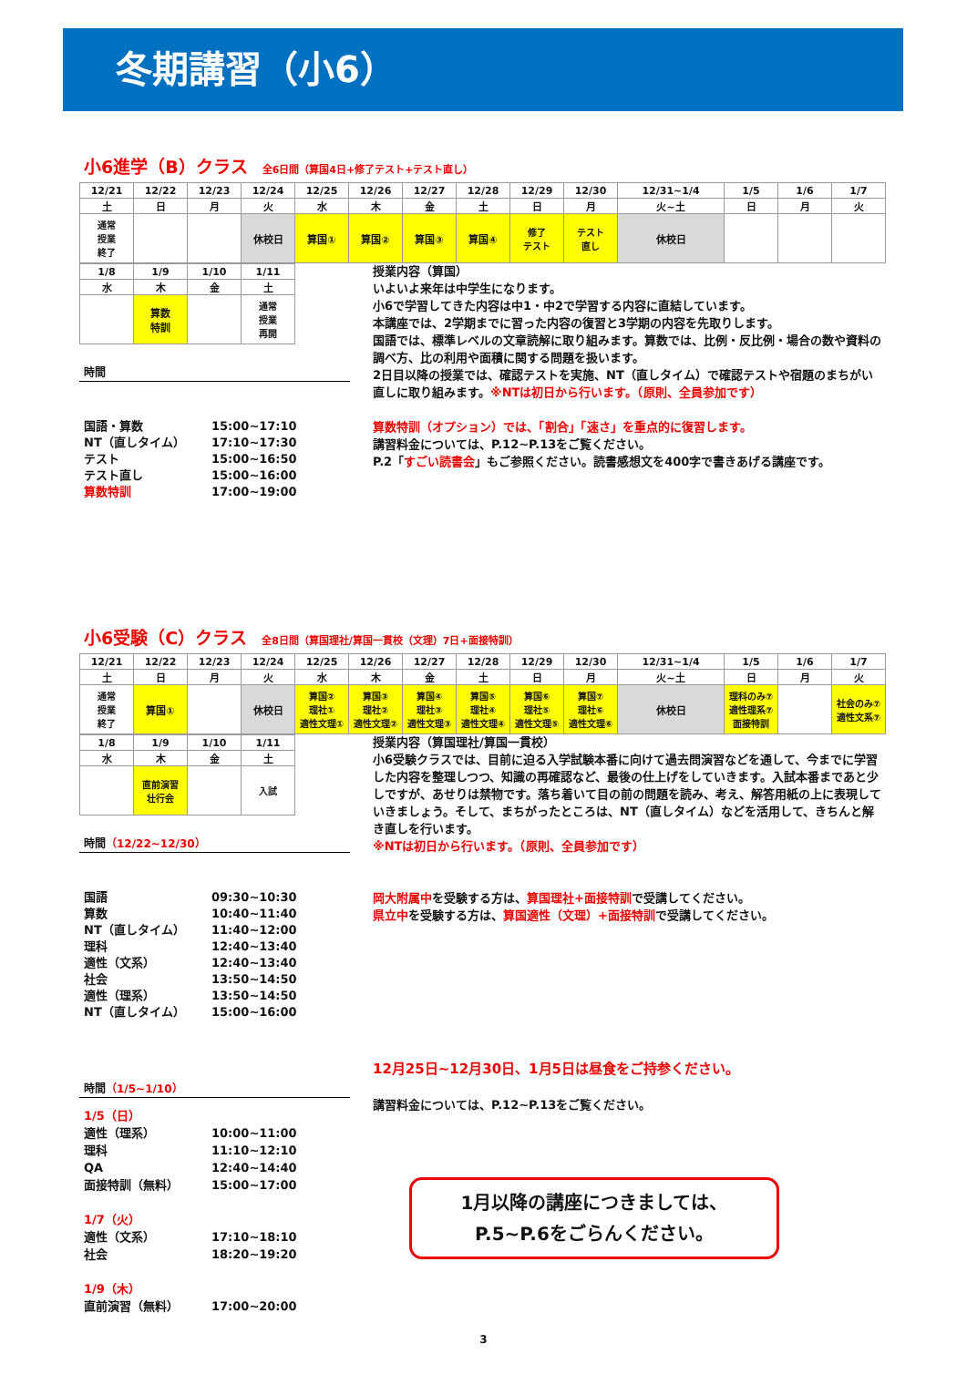冬期講習（小6）
小6進学（B）クラス 全6日間（算国4日+修了テスト+テスト直し）
| 12/21 | 12/22 | 12/23 | 12/24 | 12/25 | 12/26 | 12/27 | 12/28 | 12/29 | 12/30 | 12/31~1/4 | 1/5 | 1/6 | 1/7 |
| 土 | 日 | 月 | 火 | 水 | 木 | 金 | 土 | 日 | 月 | 火~土 | 日 | 月 | 火 |
| 通常 授業 終了 | | | 休校日 | 算国① | 算国② | 算国③ | 算国④ | 修了 テスト | テスト 直し | 休校日 | | | |
| 1/8 | 1/9 | 1/10 | 1/11 |
| 水 | 木 | 金 | 土 |
| | 算数 特訓 | | 通常 授業 再開 |
時間
国語・算数 15:00~17:10
NT（直しタイム） 17:10~17:30
テスト 15:00~16:50
テスト直し 15:00~16:00
算数特訓 17:00~19:00
授業内容（算国）
いよいよ来年は中学生になります。
小6で学習してきた内容は中1・中2で学習する内容に直結しています。
本講座では、2学期までに習った内容の復習と3学期の内容を先取りします。
国語では、標準レベルの文章読解に取り組みます。算数では、比例・反比例・場合の数や資料の調べ方、比の利用や面積に関する問題を扱います。
2日目以降の授業では、確認テストを実施、NT（直しタイム）で確認テストや宿題のまちがい直しに取り組みます。※NTは初日から行います。（原則、全員参加です）
算数特訓（オプション）では、「割合」「速さ」を重点的に復習します。
講習料金については、P.12~P.13をご覧ください。
P.2「すごい読書会」もご参照ください。読書感想文を400字で書きあげる講座です。
小6受験（C）クラス 全8日間（算国理社/算国一貫校（文理）7日+面接特訓）
| 12/21 | 12/22 | 12/23 | 12/24 | 12/25 | 12/26 | 12/27 | 12/28 | 12/29 | 12/30 | 12/31~1/4 | 1/5 | 1/6 | 1/7 |
| 土 | 日 | 月 | 火 | 水 | 木 | 金 | 土 | 日 | 月 | 火~土 | 日 | 月 | 火 |
| 通常 授業 終了 | 算国① | | 休校日 | 算国② 理社① 適性文理① | 算国③ 理社② 適性文理② | 算国④ 理社③ 適性文理③ | 算国⑤ 理社④ 適性文理④ | 算国⑥ 理社⑤ 適性文理⑤ | 算国⑦ 理社⑥ 適性文理⑥ | 休校日 | 理科のみ⑦ 適性理系⑦ 面接特訓 | | 社会のみ⑦ 適性文系⑦ |
| 1/8 | 1/9 | 1/10 | 1/11 |
| 水 | 木 | 金 | 土 |
| | 直前演習 壮行会 | | 入試 |
時間（12/22~12/30）
国語 09:30~10:30
算数 10:40~11:40
NT（直しタイム） 11:40~12:00
理科 12:40~13:40
適性（文系） 12:40~13:40
社会 13:50~14:50
適性（理系） 13:50~14:50
NT（直しタイム） 15:00~16:00
時間（1/5~1/10）
1/5（日）
適性（理系） 10:00~11:00
理科 11:10~12:10
QA 12:40~14:40
面接特訓（無料） 15:00~17:00
1/7（火）
適性（文系） 17:10~18:10
社会 18:20~19:20
1/9（木）
直前演習（無料） 17:00~20:00
授業内容（算国理社/算国一貫校）
小6受験クラスでは、目前に迫る入学試験本番に向けて過去問演習などを通して、今までに学習した内容を整理しつつ、知識の再確認など、最後の仕上げをしていきます。入試本番まであと少しですが、あせりは禁物です。落ち着いて目の前の問題を読み、考え、解答用紙の上に表現していきましょう。そして、まちがったところは、NT（直しタイム）などを活用して、きちんと解き直しを行います。
※NTは初日から行います。（原則、全員参加です）
岡大附属中を受験する方は、算国理社+面接特訓で受講してください。
県立中を受験する方は、算国適性（文理）+面接特訓で受講してください。
12月25日~12月30日、1月5日は昼食をご持参ください。
講習料金については、P.12~P.13をご覧ください。
1月以降の講座につきましては、
P.5~P.6をごらんください。
3